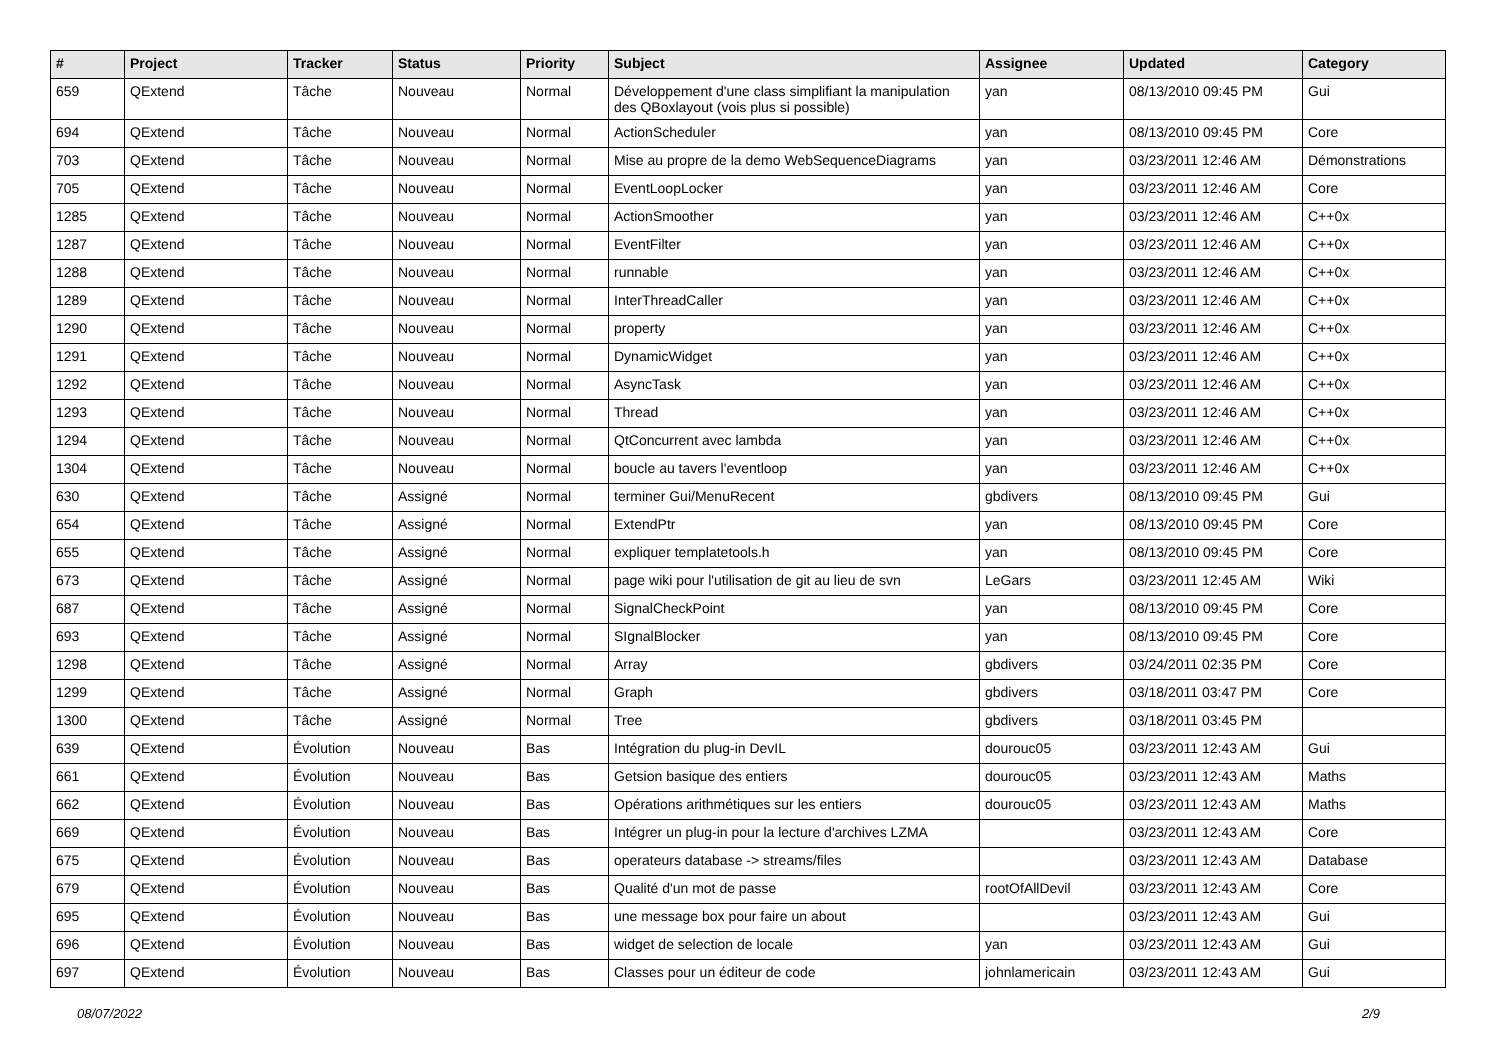| # | Project | Tracker | Status | Priority | Subject | Assignee | Updated | Category |
| --- | --- | --- | --- | --- | --- | --- | --- | --- |
| 659 | QExtend | Tâche | Nouveau | Normal | Développement d'une class simplifiant la manipulation des QBoxlayout (vois plus si possible) | yan | 08/13/2010 09:45 PM | Gui |
| 694 | QExtend | Tâche | Nouveau | Normal | ActionScheduler | yan | 08/13/2010 09:45 PM | Core |
| 703 | QExtend | Tâche | Nouveau | Normal | Mise au propre de la demo WebSequenceDiagrams | yan | 03/23/2011 12:46 AM | Démonstrations |
| 705 | QExtend | Tâche | Nouveau | Normal | EventLoopLocker | yan | 03/23/2011 12:46 AM | Core |
| 1285 | QExtend | Tâche | Nouveau | Normal | ActionSmoother | yan | 03/23/2011 12:46 AM | C++0x |
| 1287 | QExtend | Tâche | Nouveau | Normal | EventFilter | yan | 03/23/2011 12:46 AM | C++0x |
| 1288 | QExtend | Tâche | Nouveau | Normal | runnable | yan | 03/23/2011 12:46 AM | C++0x |
| 1289 | QExtend | Tâche | Nouveau | Normal | InterThreadCaller | yan | 03/23/2011 12:46 AM | C++0x |
| 1290 | QExtend | Tâche | Nouveau | Normal | property | yan | 03/23/2011 12:46 AM | C++0x |
| 1291 | QExtend | Tâche | Nouveau | Normal | DynamicWidget | yan | 03/23/2011 12:46 AM | C++0x |
| 1292 | QExtend | Tâche | Nouveau | Normal | AsyncTask | yan | 03/23/2011 12:46 AM | C++0x |
| 1293 | QExtend | Tâche | Nouveau | Normal | Thread | yan | 03/23/2011 12:46 AM | C++0x |
| 1294 | QExtend | Tâche | Nouveau | Normal | QtConcurrent avec lambda | yan | 03/23/2011 12:46 AM | C++0x |
| 1304 | QExtend | Tâche | Nouveau | Normal | boucle au tavers l'eventloop | yan | 03/23/2011 12:46 AM | C++0x |
| 630 | QExtend | Tâche | Assigné | Normal | terminer Gui/MenuRecent | gbdivers | 08/13/2010 09:45 PM | Gui |
| 654 | QExtend | Tâche | Assigné | Normal | ExtendPtr | yan | 08/13/2010 09:45 PM | Core |
| 655 | QExtend | Tâche | Assigné | Normal | expliquer templatetools.h | yan | 08/13/2010 09:45 PM | Core |
| 673 | QExtend | Tâche | Assigné | Normal | page wiki pour l'utilisation de git au lieu de svn | LeGars | 03/23/2011 12:45 AM | Wiki |
| 687 | QExtend | Tâche | Assigné | Normal | SignalCheckPoint | yan | 08/13/2010 09:45 PM | Core |
| 693 | QExtend | Tâche | Assigné | Normal | SIgnalBlocker | yan | 08/13/2010 09:45 PM | Core |
| 1298 | QExtend | Tâche | Assigné | Normal | Array | gbdivers | 03/24/2011 02:35 PM | Core |
| 1299 | QExtend | Tâche | Assigné | Normal | Graph | gbdivers | 03/18/2011 03:47 PM | Core |
| 1300 | QExtend | Tâche | Assigné | Normal | Tree | gbdivers | 03/18/2011 03:45 PM | |
| 639 | QExtend | Évolution | Nouveau | Bas | Intégration du plug-in DevIL | dourouc05 | 03/23/2011 12:43 AM | Gui |
| 661 | QExtend | Évolution | Nouveau | Bas | Getsion basique des entiers | dourouc05 | 03/23/2011 12:43 AM | Maths |
| 662 | QExtend | Évolution | Nouveau | Bas | Opérations arithmétiques sur les entiers | dourouc05 | 03/23/2011 12:43 AM | Maths |
| 669 | QExtend | Évolution | Nouveau | Bas | Intégrer un plug-in pour la lecture d'archives LZMA | | 03/23/2011 12:43 AM | Core |
| 675 | QExtend | Évolution | Nouveau | Bas | operateurs database -> streams/files | | 03/23/2011 12:43 AM | Database |
| 679 | QExtend | Évolution | Nouveau | Bas | Qualité d'un mot de passe | rootOfAllDevil | 03/23/2011 12:43 AM | Core |
| 695 | QExtend | Évolution | Nouveau | Bas | une message box pour faire un about | | 03/23/2011 12:43 AM | Gui |
| 696 | QExtend | Évolution | Nouveau | Bas | widget de selection de locale | yan | 03/23/2011 12:43 AM | Gui |
| 697 | QExtend | Évolution | Nouveau | Bas | Classes pour un éditeur de code | johnlamericain | 03/23/2011 12:43 AM | Gui |
08/07/2022 2/9